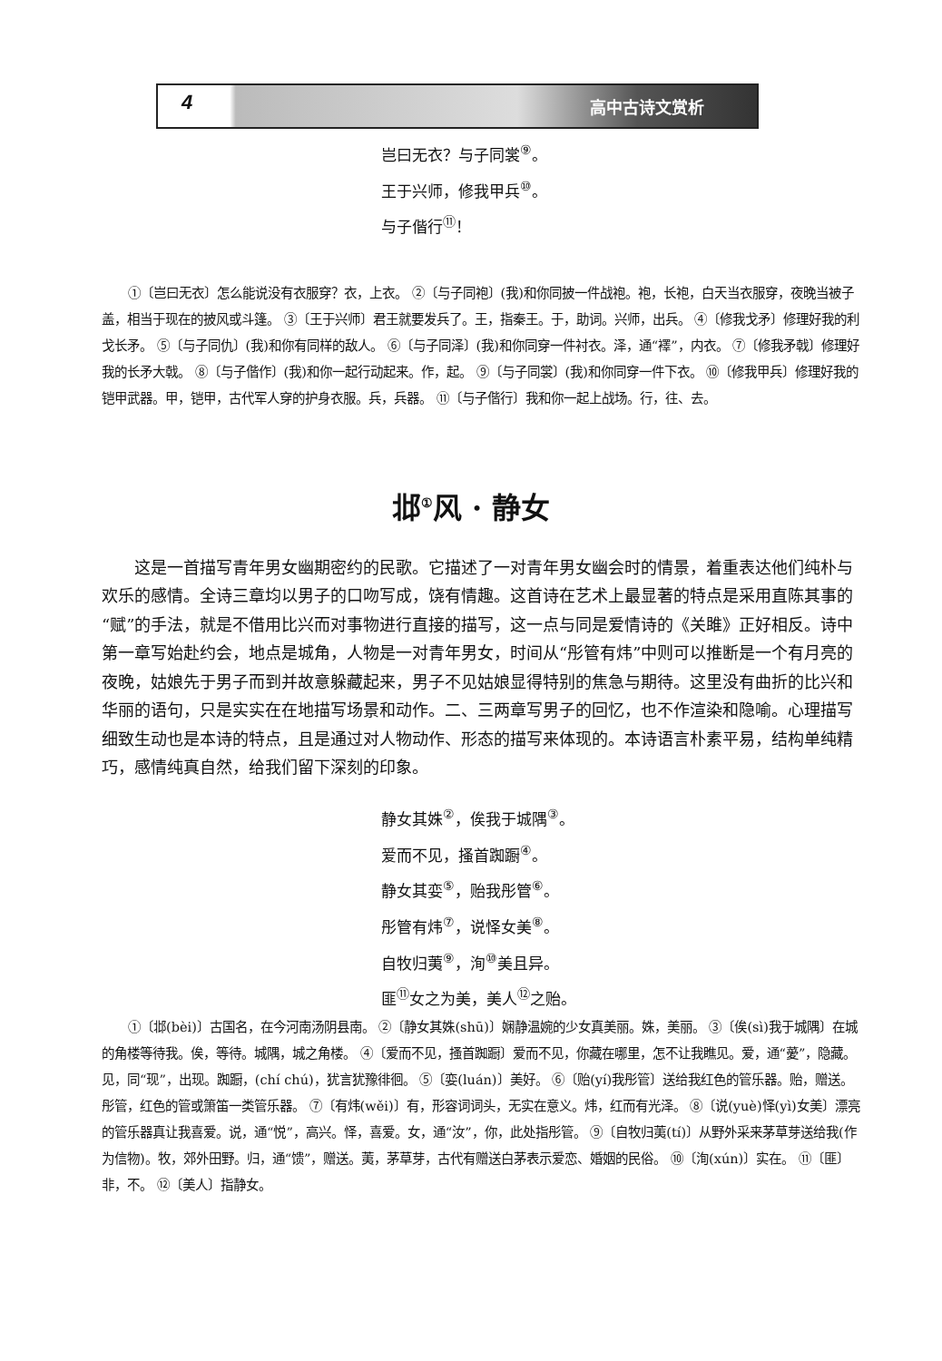4 高中古诗文赏析
岂曰无衣？与子同裳<sup>⑨</sup>。
王于兴师，修我甲兵<sup>⑩</sup>。
与子偕行<sup>⑪</sup>！
①〔岂曰无衣〕怎么能说没有衣服穿？衣，上衣。 ②〔与子同袍〕(我)和你同披一件战袍。袍，长袍，白天当衣服穿，夜晚当被子盖，相当于现在的披风或斗篷。 ③〔王于兴师〕君王就要发兵了。王，指秦王。于，助词。兴师，出兵。 ④〔修我戈矛〕修理好我的利戈长矛。 ⑤〔与子同仇〕(我)和你有同样的敌人。 ⑥〔与子同泽〕(我)和你同穿一件衬衣。泽，通“襗”，内衣。 ⑦〔修我矛戟〕修理好我的长矛大戟。 ⑧〔与子偕作〕(我)和你一起行动起来。作，起。 ⑨〔与子同裳〕(我)和你同穿一件下衣。 ⑩〔修我甲兵〕修理好我的铠甲武器。甲，铠甲，古代军人穿的护身衣服。兵，兵器。 ⑪〔与子偕行〕我和你一起上战场。行，往、去。
邶<sup>①</sup>风 · 静女
这是一首描写青年男女幽期密约的民歌。它描述了一对青年男女幽会时的情景，着重表达他们纯朴与欢乐的感情。全诗三章均以男子的口吻写成，饶有情趣。这首诗在艺术上最显著的特点是采用直陈其事的“赋”的手法，就是不借用比兴而对事物进行直接的描写，这一点与同是爱情诗的《关雎》正好相反。诗中第一章写始赴约会，地点是城角，人物是一对青年男女，时间从“彤管有炜”中则可以推断是一个有月亮的夜晚，姑娘先于男子而到并故意躲藏起来，男子不见姑娘显得特别的焦急与期待。这里没有曲折的比兴和华丽的语句，只是实实在在地描写场景和动作。二、三两章写男子的回忆，也不作渲染和隐喻。心理描写细致生动也是本诗的特点，且是通过对人物动作、形态的描写来体现的。本诗语言朴素平易，结构单纯精巧，感情纯真自然，给我们留下深刻的印象。
静女其姝<sup>②</sup>，俟我于城隅<sup>③</sup>。
爱而不见，搔首踟蹰<sup>④</sup>。
静女其娈<sup>⑤</sup>，贻我彤管<sup>⑥</sup>。
彤管有炜<sup>⑦</sup>，说怿女美<sup>⑧</sup>。
自牧归荑<sup>⑨</sup>，洵<sup>⑩</sup>美且异。
匪<sup>⑪</sup>女之为美，美人<sup>⑫</sup>之贻。
①〔邶(bèi)〕古国名，在今河南汤阴县南。 ②〔静女其姝(shū)〕娴静温婉的少女真美丽。姝，美丽。 ③〔俟(sì)我于城隅〕在城的角楼等待我。俟，等待。城隅，城之角楼。 ④〔爱而不见，搔首踟蹰〕爱而不见，你藏在哪里，怎不让我瞧见。爱，通“薆”，隐藏。见，同“现”，出现。踟蹰，(chí chú)，犹言犹豫徘徊。 ⑤〔娈(luán)〕美好。 ⑥〔贻(yí)我彤管〕送给我红色的管乐器。贻，赠送。彤管，红色的管或箫笛一类管乐器。 ⑦〔有炜(wěi)〕有，形容词词头，无实在意义。炜，红而有光泽。 ⑧〔说(yuè)怿(yì)女美〕漂亮的管乐器真让我喜爱。说，通“悦”，高兴。怿，喜爱。女，通“汝”，你，此处指彤管。 ⑨〔自牧归荑(tí)〕从野外采来茅草芽送给我(作为信物)。牧，郊外田野。归，通“馈”，赠送。荑，茅草芽，古代有赠送白茅表示爱恋、婚姻的民俗。 ⑩〔洵(xún)〕实在。 ⑪〔匪〕非，不。 ⑫〔美人〕指静女。